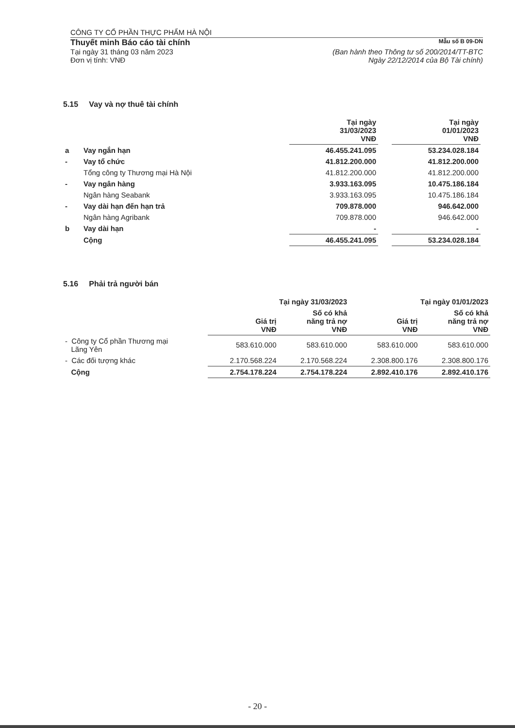CÔNG TY CỔ PHẦN THỰC PHẨM HÀ NỘI
Thuyết minh Báo cáo tài chính Mẫu số B 09-DN
Tại ngày 31 tháng 03 năm 2023
Đơn vị tính: VNĐ (Ban hành theo Thông tư số 200/2014/TT-BTC
Ngày 22/12/2014 của Bộ Tài chính)
5.15 Vay và nợ thuê tài chính
| | | Tại ngày 31/03/2023 VNĐ | | Tại ngày 01/01/2023 VNĐ |
| --- | --- | --- | --- | --- |
| a | Vay ngắn hạn | 46.455.241.095 | | 53.234.028.184 |
| - | Vay tổ chức | 41.812.200.000 | | 41.812.200.000 |
| | Tổng công ty Thương mại Hà Nội | 41.812.200.000 | | 41.812.200.000 |
| - | Vay ngân hàng | 3.933.163.095 | | 10.475.186.184 |
| | Ngân hàng Seabank | 3.933.163.095 | | 10.475.186.184 |
| - | Vay dài hạn đến hạn trả | 709.878.000 | | 946.642.000 |
| | Ngân hàng Agribank | 709.878.000 | | 946.642.000 |
| b | Vay dài hạn | - | | - |
| | Cộng | 46.455.241.095 | | 53.234.028.184 |
5.16 Phải trả người bán
| | Tại ngày 31/03/2023 | | Tại ngày 01/01/2023 | |
| --- | --- | --- | --- | --- |
| | Giá trị VNĐ | Số có khả năng trả nợ VNĐ | Giá trị VNĐ | Số có khả năng trả nợ VNĐ |
| - Công ty Cổ phần Thương mại Lãng Yên | 583.610.000 | 583.610.000 | 583.610.000 | 583.610.000 |
| - Các đối tượng khác | 2.170.568.224 | 2.170.568.224 | 2.308.800.176 | 2.308.800.176 |
| Cộng | 2.754.178.224 | 2.754.178.224 | 2.892.410.176 | 2.892.410.176 |
- 20 -